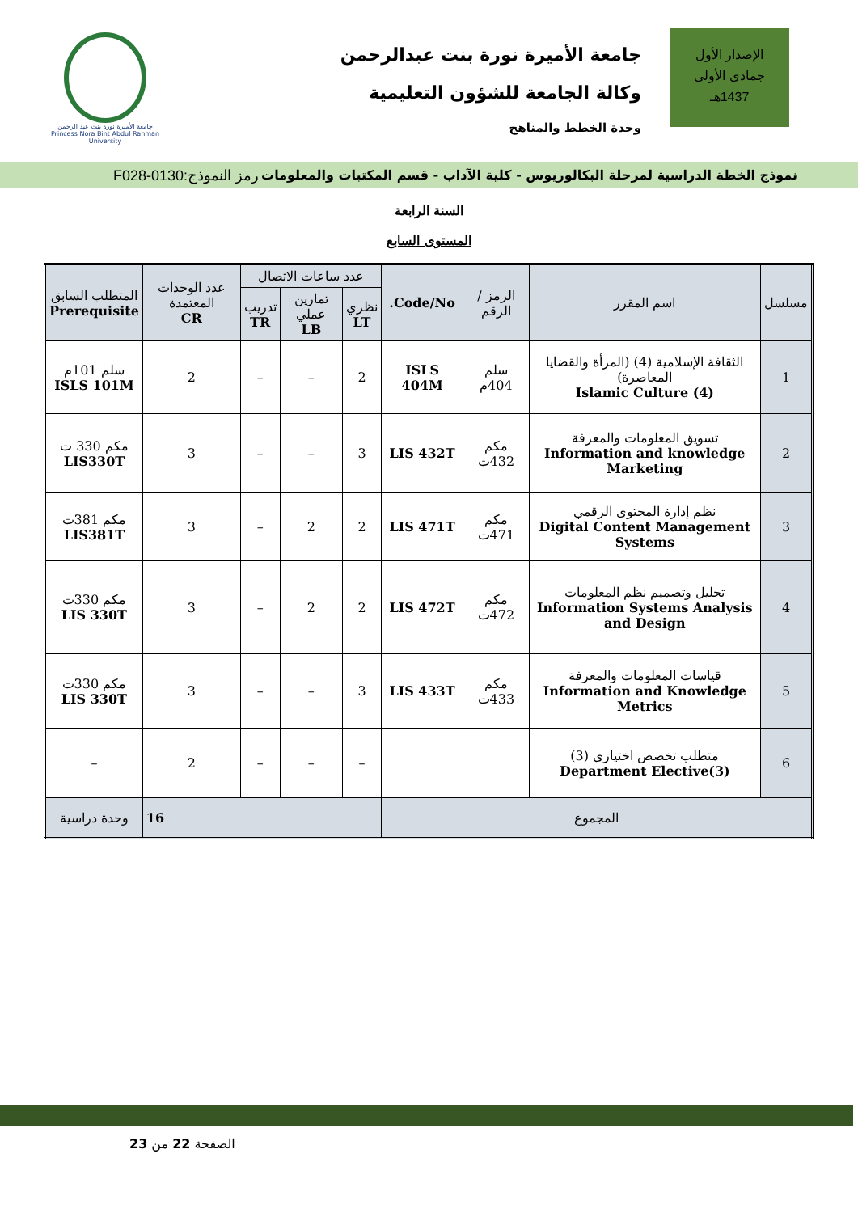الإصدار الأول
جمادى الأولى
1437هـ
جامعة الأميرة نورة بنت عبدالرحمن
وكالة الجامعة للشؤون التعليمية
وحدة الخطط والمناهج
جامعة الأميرة نورة بنت عبد الرحمن
Princess Nora Bint Abdul Rahman University
نموذج الخطة الدراسية لمرحلة البكالوريوس - كلية الآداب - قسم المكتبات والمعلومات رمز النموذج:0130-F028
السنة الرابعة
المستوى السابع
| مسلسل | اسم المقرر | الرمز / الرقم | Code/No. | عدد ساعات الاتصال | | | عدد الوحدات المعتمدة CR | المتطلب السابق Prerequisite |
| --- | --- | --- | --- | --- | --- | --- | --- | --- |
| | | | | نظري LT | تمارين عملي LB | تدريب TR | | |
| 1 | الثقافة الإسلامية (4) (المرأة والقضايا المعاصرة) Islamic Culture (4) | سلم 404م | ISLS 404M | 2 | – | – | 2 | سلم 101م ISLS 101M |
| 2 | تسويق المعلومات والمعرفة Information and knowledge Marketing | مكم 432ت | LIS 432T | 3 | – | – | 3 | مكم 330 ت LIS330T |
| 3 | نظم إدارة المحتوى الرقمي Digital Content Management Systems | مكم 471ت | LIS 471T | 2 | 2 | – | 3 | مكم 381ت LIS381T |
| 4 | تحليل وتصميم نظم المعلومات Information Systems Analysis and Design | مكم 472ت | LIS 472T | 2 | 2 | – | 3 | مكم 330ت LIS 330T |
| 5 | قياسات المعلومات والمعرفة Information and Knowledge Metrics | مكم 433ت | LIS 433T | 3 | – | – | 3 | مكم 330ت LIS 330T |
| 6 | متطلب تخصص اختياري (3) Department Elective(3) | | | – | – | – | 2 | – |
| المجموع | | | | 16 | | | | وحدة دراسية |
الصفحة 22 من 23